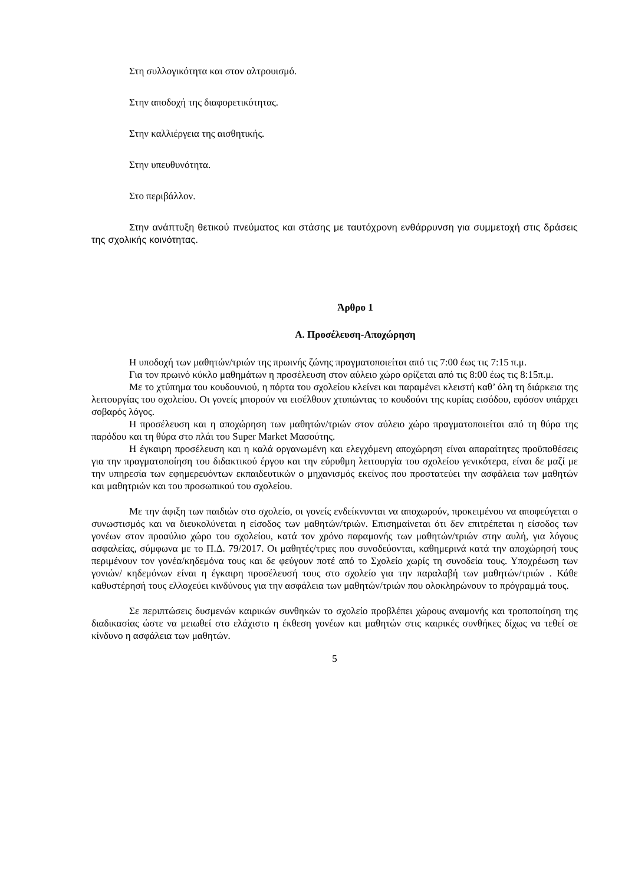Στη συλλογικότητα και στον αλτρουισμό.
Στην αποδοχή της διαφορετικότητας.
Στην καλλιέργεια της αισθητικής.
Στην υπευθυνότητα.
Στο περιβάλλον.
Στην ανάπτυξη θετικού πνεύματος και στάσης με ταυτόχρονη ενθάρρυνση για συμμετοχή στις δράσεις της σχολικής κοινότητας.
Άρθρο 1
Α. Προσέλευση-Αποχώρηση
Η υποδοχή των μαθητών/τριών της πρωινής ζώνης πραγματοποιείται από τις 7:00 έως τις 7:15 π.μ.
Για τον πρωινό κύκλο μαθημάτων η προσέλευση στον αύλειο χώρο ορίζεται από τις 8:00 έως τις 8:15π.μ.
Με το χτύπημα του κουδουνιού, η πόρτα του σχολείου κλείνει και παραμένει κλειστή καθ’ όλη τη διάρκεια της λειτουργίας του σχολείου. Οι γονείς μπορούν να εισέλθουν χτυπώντας το κουδούνι της κυρίας εισόδου, εφόσον υπάρχει σοβαρός λόγος.
Η προσέλευση και η αποχώρηση των μαθητών/τριών στον αύλειο χώρο πραγματοποιείται από τη θύρα της παρόδου και τη θύρα στο πλάι του Super Market Μασούτης.
Η έγκαιρη προσέλευση και η καλά οργανωμένη και ελεγχόμενη αποχώρηση είναι απαραίτητες προϋποθέσεις για την πραγματοποίηση του διδακτικού έργου και την εύρυθμη λειτουργία του σχολείου γενικότερα, είναι δε μαζί με την υπηρεσία των εφημερευόντων εκπαιδευτικών ο μηχανισμός εκείνος που προστατεύει την ασφάλεια των μαθητών και μαθητριών και του προσωπικού του σχολείου.
Με την άφιξη των παιδιών στο σχολείο, οι γονείς ενδείκνυνται να αποχωρούν, προκειμένου να αποφεύγεται ο συνωστισμός και να διευκολύνεται η είσοδος των μαθητών/τριών. Επισημαίνεται ότι δεν επιτρέπεται η είσοδος των γονέων στον προαύλιο χώρο του σχολείου, κατά τον χρόνο παραμονής των μαθητών/τριών στην αυλή, για λόγους ασφαλείας, σύμφωνα με το Π.Δ. 79/2017. Οι μαθητές/τριες που συνοδεύονται, καθημερινά κατά την αποχώρησή τους περιμένουν τον γονέα/κηδεμόνα τους και δε φεύγουν ποτέ από το Σχολείο χωρίς τη συνοδεία τους. Υποχρέωση των γονιών/ κηδεμόνων είναι η έγκαιρη προσέλευσή τους στο σχολείο για την παραλαβή των μαθητών/τριών . Κάθε καθυστέρησή τους ελλοχεύει κινδύνους για την ασφάλεια των μαθητών/τριών που ολοκληρώνουν το πρόγραμμά τους.
Σε περιπτώσεις δυσμενών καιρικών συνθηκών το σχολείο προβλέπει χώρους αναμονής και τροποποίηση της διαδικασίας ώστε να μειωθεί στο ελάχιστο η έκθεση γονέων και μαθητών στις καιρικές συνθήκες δίχως να τεθεί σε κίνδυνο η ασφάλεια των μαθητών.
5